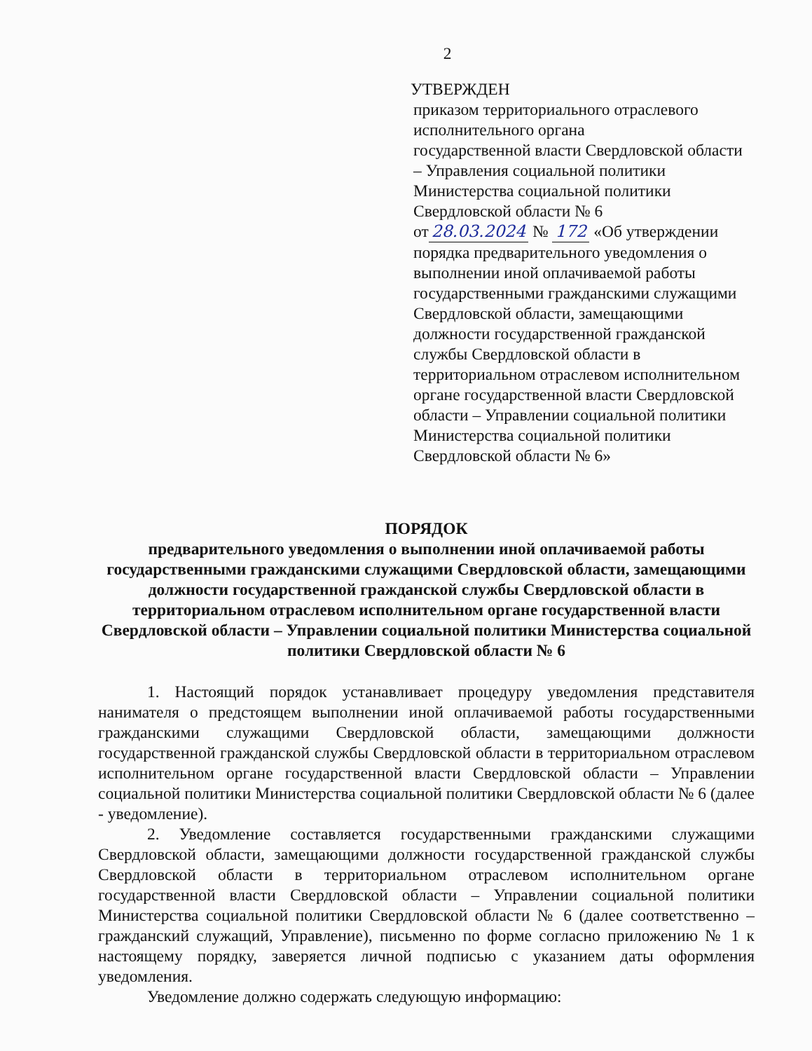2
УТВЕРЖДЕН
приказом территориального отраслевого исполнительного органа
государственной власти Свердловской области – Управления социальной политики Министерства социальной политики Свердловской области № 6
от 28.03.2024 № 172 «Об утверждении порядка предварительного уведомления о выполнении иной оплачиваемой работы государственными гражданскими служащими Свердловской области, замещающими должности государственной гражданской службы Свердловской области в территориальном отраслевом исполнительном органе государственной власти Свердловской области – Управлении социальной политики Министерства социальной политики Свердловской области № 6»
ПОРЯДОК
предварительного уведомления о выполнении иной оплачиваемой работы государственными гражданскими служащими Свердловской области, замещающими должности государственной гражданской службы Свердловской области в территориальном отраслевом исполнительном органе государственной власти Свердловской области – Управлении социальной политики Министерства социальной политики Свердловской области № 6
1. Настоящий порядок устанавливает процедуру уведомления представителя нанимателя о предстоящем выполнении иной оплачиваемой работы государственными гражданскими служащими Свердловской области, замещающими должности государственной гражданской службы Свердловской области в территориальном отраслевом исполнительном органе государственной власти Свердловской области – Управлении социальной политики Министерства социальной политики Свердловской области № 6 (далее - уведомление).
2. Уведомление составляется государственными гражданскими служащими Свердловской области, замещающими должности государственной гражданской службы Свердловской области в территориальном отраслевом исполнительном органе государственной власти Свердловской области – Управлении социальной политики Министерства социальной политики Свердловской области № 6 (далее соответственно – гражданский служащий, Управление), письменно по форме согласно приложению № 1 к настоящему порядку, заверяется личной подписью с указанием даты оформления уведомления.
Уведомление должно содержать следующую информацию: